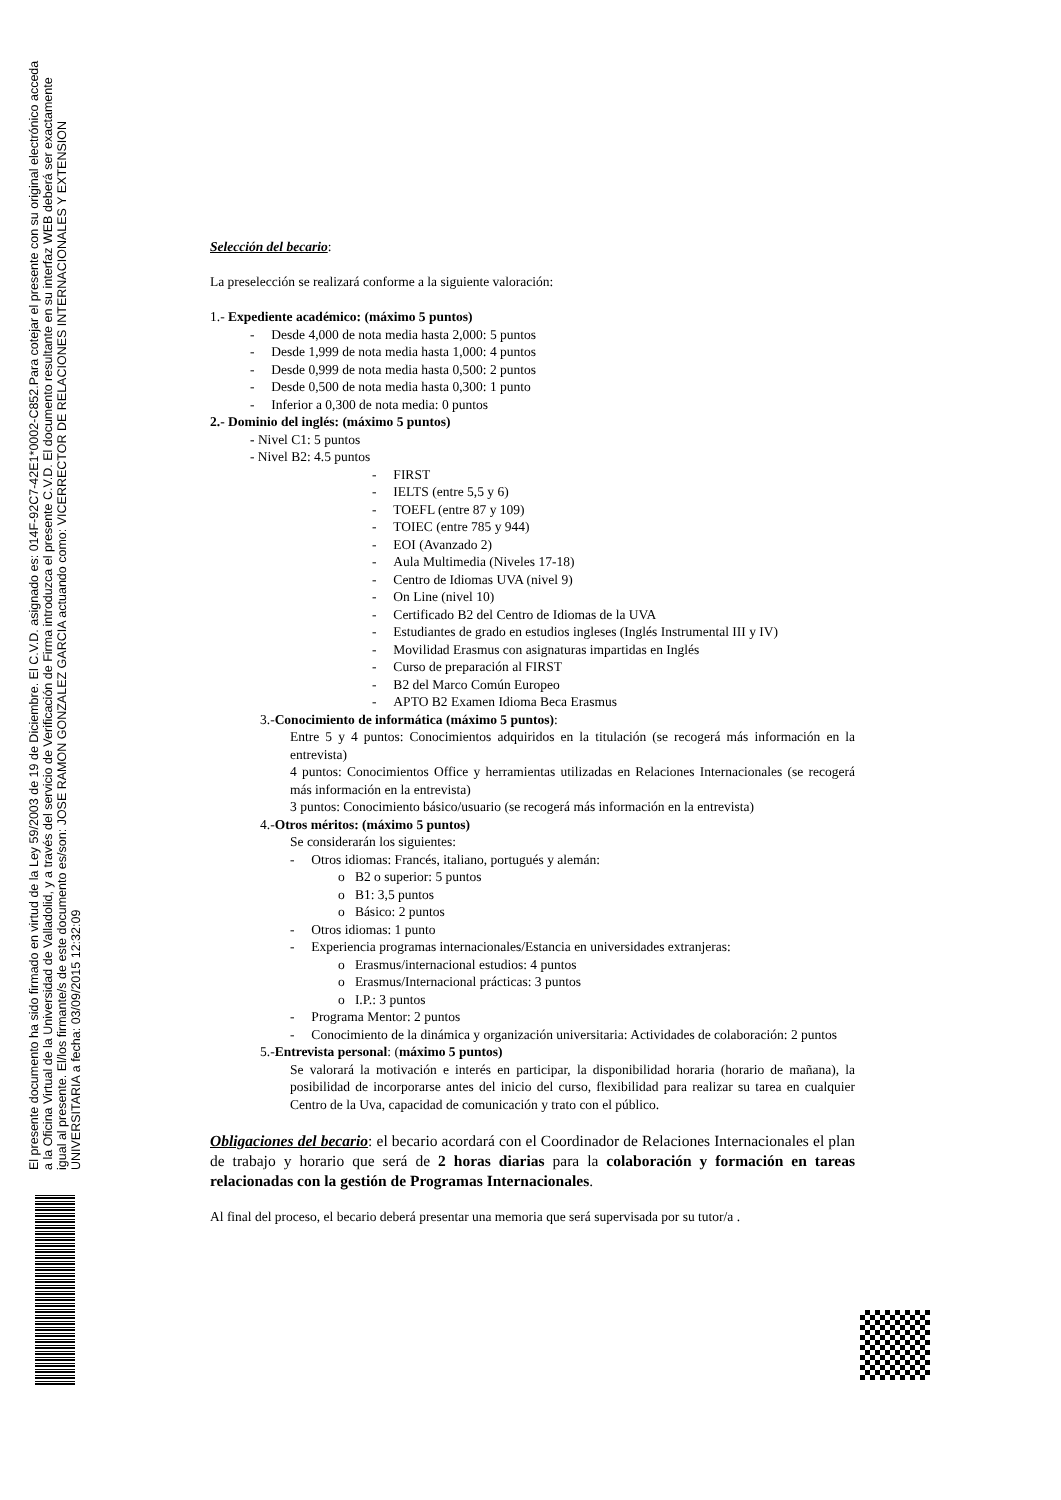El presente documento ha sido firmado en virtud de la Ley 59/2003 de 19 de Diciembre. El C.V.D. asignado es: 014F-92C7-42E1*0002-C852.Para cotejar el presente con su original electrónico acceda
a la Oficina Virtual de la Universidad de Valladolid, y a través del servicio de Verificación de Firma introduzca el presente C.V.D. El documento resultante en su interfaz WEB deberá ser exactamente
igual al presente. El/los firmante/s de este documento es/son: JOSE RAMON GONZALEZ GARCIA actuando como: VICERRECTOR DE RELACIONES INTERNACIONALES Y EXTENSION
UNIVERSITARIA a fecha: 03/09/2015 12:32:09
Selección del becario:
La preselección se realizará conforme a la siguiente valoración:
1.- Expediente académico: (máximo 5 puntos)
- Desde 4,000 de nota media hasta 2,000: 5 puntos
- Desde 1,999 de nota media hasta 1,000: 4 puntos
- Desde 0,999 de nota media hasta 0,500: 2 puntos
- Desde 0,500 de nota media hasta 0,300: 1 punto
- Inferior a 0,300 de nota media: 0 puntos
2.- Dominio del inglés: (máximo 5 puntos)
- Nivel C1: 5 puntos
- Nivel B2: 4.5 puntos
- FIRST
- IELTS (entre 5,5 y 6)
- TOEFL (entre 87 y 109)
- TOIEC (entre 785 y 944)
- EOI (Avanzado 2)
- Aula Multimedia (Niveles 17-18)
- Centro de Idiomas UVA (nivel 9)
- On Line (nivel 10)
- Certificado B2 del Centro de Idiomas de la UVA
- Estudiantes de grado en estudios ingleses (Inglés Instrumental III y IV)
- Movilidad Erasmus con asignaturas impartidas en Inglés
- Curso de preparación al FIRST
- B2 del Marco Común Europeo
- APTO B2 Examen Idioma Beca Erasmus
3.-Conocimiento de informática (máximo 5 puntos):
Entre 5 y 4 puntos: Conocimientos adquiridos en la titulación (se recogerá más información en la entrevista)
4 puntos: Conocimientos Office y herramientas utilizadas en Relaciones Internacionales (se recogerá más información en la entrevista)
3 puntos: Conocimiento básico/usuario (se recogerá más información en la entrevista)
4.-Otros méritos: (máximo 5 puntos)
Se considerarán los siguientes:
- Otros idiomas: Francés, italiano, portugués y alemán:
o B2 o superior: 5 puntos
o B1: 3,5 puntos
o Básico: 2 puntos
- Otros idiomas: 1 punto
- Experiencia programas internacionales/Estancia en universidades extranjeras:
o Erasmus/internacional estudios: 4 puntos
o Erasmus/Internacional prácticas: 3 puntos
o I.P.: 3 puntos
- Programa Mentor: 2 puntos
- Conocimiento de la dinámica y organización universitaria: Actividades de colaboración: 2 puntos
5.-Entrevista personal: (máximo 5 puntos)
Se valorará la motivación e interés en participar, la disponibilidad horaria (horario de mañana), la posibilidad de incorporarse antes del inicio del curso, flexibilidad para realizar su tarea en cualquier Centro de la Uva, capacidad de comunicación y trato con el público.
Obligaciones del becario: el becario acordará con el Coordinador de Relaciones Internacionales el plan de trabajo y horario que será de 2 horas diarias para la colaboración y formación en tareas relacionadas con la gestión de Programas Internacionales.
Al final del proceso, el becario deberá presentar una memoria que será supervisada por su tutor/a .